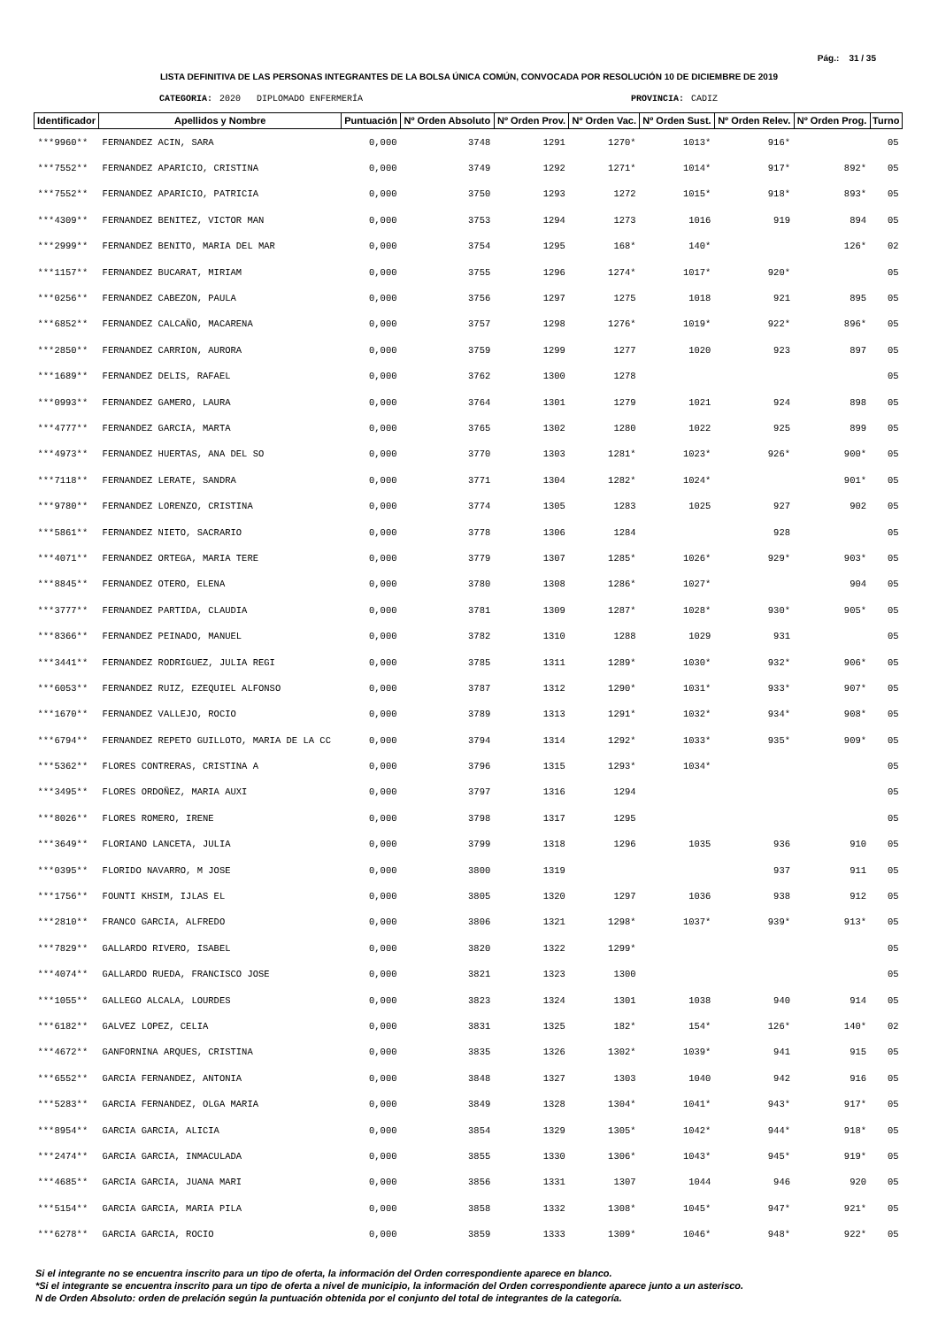Pág.: 31 / 35
LISTA DEFINITIVA DE LAS PERSONAS INTEGRANTES DE LA BOLSA ÚNICA COMÚN, CONVOCADA POR RESOLUCIÓN 10 DE DICIEMBRE DE 2019
CATEGORIA: 2020 DIPLOMADO ENFERMERÍA PROVINCIA: CADIZ
| Identificador | Apellidos y Nombre | Puntuación | Nº Orden Absoluto | Nº Orden Prov. | Nº Orden Vac. | Nº Orden Sust. | Nº Orden Relev. | Nº Orden Prog. | Turno |
| --- | --- | --- | --- | --- | --- | --- | --- | --- | --- |
| ***9960** | FERNANDEZ ACIN, SARA | 0,000 | 3748 | 1291 | 1270* | 1013* | 916* | | 05 |
| ***7552** | FERNANDEZ APARICIO, CRISTINA | 0,000 | 3749 | 1292 | 1271* | 1014* | 917* | 892* | 05 |
| ***7552** | FERNANDEZ APARICIO, PATRICIA | 0,000 | 3750 | 1293 | 1272 | 1015* | 918* | 893* | 05 |
| ***4309** | FERNANDEZ BENITEZ, VICTOR MAN | 0,000 | 3753 | 1294 | 1273 | 1016 | 919 | 894 | 05 |
| ***2999** | FERNANDEZ BENITO, MARIA DEL MAR | 0,000 | 3754 | 1295 | 168* | 140* | | 126* | 02 |
| ***1157** | FERNANDEZ BUCARAT, MIRIAM | 0,000 | 3755 | 1296 | 1274* | 1017* | 920* | | 05 |
| ***0256** | FERNANDEZ CABEZON, PAULA | 0,000 | 3756 | 1297 | 1275 | 1018 | 921 | 895 | 05 |
| ***6852** | FERNANDEZ CALCAÑO, MACARENA | 0,000 | 3757 | 1298 | 1276* | 1019* | 922* | 896* | 05 |
| ***2850** | FERNANDEZ CARRION, AURORA | 0,000 | 3759 | 1299 | 1277 | 1020 | 923 | 897 | 05 |
| ***1689** | FERNANDEZ DELIS, RAFAEL | 0,000 | 3762 | 1300 | 1278 | | | | 05 |
| ***0993** | FERNANDEZ GAMERO, LAURA | 0,000 | 3764 | 1301 | 1279 | 1021 | 924 | 898 | 05 |
| ***4777** | FERNANDEZ GARCIA, MARTA | 0,000 | 3765 | 1302 | 1280 | 1022 | 925 | 899 | 05 |
| ***4973** | FERNANDEZ HUERTAS, ANA DEL SO | 0,000 | 3770 | 1303 | 1281* | 1023* | 926* | 900* | 05 |
| ***7118** | FERNANDEZ LERATE, SANDRA | 0,000 | 3771 | 1304 | 1282* | 1024* | | 901* | 05 |
| ***9780** | FERNANDEZ LORENZO, CRISTINA | 0,000 | 3774 | 1305 | 1283 | 1025 | 927 | 902 | 05 |
| ***5861** | FERNANDEZ NIETO, SACRARIO | 0,000 | 3778 | 1306 | 1284 | | 928 | | 05 |
| ***4071** | FERNANDEZ ORTEGA, MARIA TERE | 0,000 | 3779 | 1307 | 1285* | 1026* | 929* | 903* | 05 |
| ***8845** | FERNANDEZ OTERO, ELENA | 0,000 | 3780 | 1308 | 1286* | 1027* | | 904 | 05 |
| ***3777** | FERNANDEZ PARTIDA, CLAUDIA | 0,000 | 3781 | 1309 | 1287* | 1028* | 930* | 905* | 05 |
| ***8366** | FERNANDEZ PEINADO, MANUEL | 0,000 | 3782 | 1310 | 1288 | 1029 | 931 | | 05 |
| ***3441** | FERNANDEZ RODRIGUEZ, JULIA REGI | 0,000 | 3785 | 1311 | 1289* | 1030* | 932* | 906* | 05 |
| ***6053** | FERNANDEZ RUIZ, EZEQUIEL ALFONSO | 0,000 | 3787 | 1312 | 1290* | 1031* | 933* | 907* | 05 |
| ***1670** | FERNANDEZ VALLEJO, ROCIO | 0,000 | 3789 | 1313 | 1291* | 1032* | 934* | 908* | 05 |
| ***6794** | FERNANDEZ REPETO GUILLOTO, MARIA DE LA CC | 0,000 | 3794 | 1314 | 1292* | 1033* | 935* | 909* | 05 |
| ***5362** | FLORES CONTRERAS, CRISTINA A | 0,000 | 3796 | 1315 | 1293* | 1034* | | | 05 |
| ***3495** | FLORES ORDOÑEZ, MARIA AUXI | 0,000 | 3797 | 1316 | 1294 | | | | 05 |
| ***8026** | FLORES ROMERO, IRENE | 0,000 | 3798 | 1317 | 1295 | | | | 05 |
| ***3649** | FLORIANO LANCETA, JULIA | 0,000 | 3799 | 1318 | 1296 | 1035 | 936 | 910 | 05 |
| ***0395** | FLORIDO NAVARRO, M JOSE | 0,000 | 3800 | 1319 | | | 937 | 911 | 05 |
| ***1756** | FOUNTI KHSIM, IJLAS EL | 0,000 | 3805 | 1320 | 1297 | 1036 | 938 | 912 | 05 |
| ***2810** | FRANCO GARCIA, ALFREDO | 0,000 | 3806 | 1321 | 1298* | 1037* | 939* | 913* | 05 |
| ***7829** | GALLARDO RIVERO, ISABEL | 0,000 | 3820 | 1322 | 1299* | | | | 05 |
| ***4074** | GALLARDO RUEDA, FRANCISCO JOSE | 0,000 | 3821 | 1323 | 1300 | | | | 05 |
| ***1055** | GALLEGO ALCALA, LOURDES | 0,000 | 3823 | 1324 | 1301 | 1038 | 940 | 914 | 05 |
| ***6182** | GALVEZ LOPEZ, CELIA | 0,000 | 3831 | 1325 | 182* | 154* | 126* | 140* | 02 |
| ***4672** | GANFORNINA ARQUES, CRISTINA | 0,000 | 3835 | 1326 | 1302* | 1039* | 941 | 915 | 05 |
| ***6552** | GARCIA FERNANDEZ, ANTONIA | 0,000 | 3848 | 1327 | 1303 | 1040 | 942 | 916 | 05 |
| ***5283** | GARCIA FERNANDEZ, OLGA MARIA | 0,000 | 3849 | 1328 | 1304* | 1041* | 943* | 917* | 05 |
| ***8954** | GARCIA GARCIA, ALICIA | 0,000 | 3854 | 1329 | 1305* | 1042* | 944* | 918* | 05 |
| ***2474** | GARCIA GARCIA, INMACULADA | 0,000 | 3855 | 1330 | 1306* | 1043* | 945* | 919* | 05 |
| ***4685** | GARCIA GARCIA, JUANA MARI | 0,000 | 3856 | 1331 | 1307 | 1044 | 946 | 920 | 05 |
| ***5154** | GARCIA GARCIA, MARIA PILA | 0,000 | 3858 | 1332 | 1308* | 1045* | 947* | 921* | 05 |
| ***6278** | GARCIA GARCIA, ROCIO | 0,000 | 3859 | 1333 | 1309* | 1046* | 948* | 922* | 05 |
Si el integrante no se encuentra inscrito para un tipo de oferta, la información del Orden correspondiente aparece en blanco.
*Si el integrante se encuentra inscrito para un tipo de oferta a nivel de municipio, la información del Orden correspondiente aparece junto a un asterisco.
N de Orden Absoluto: orden de prelación según la puntuación obtenida por el conjunto del total de integrantes de la categoría.